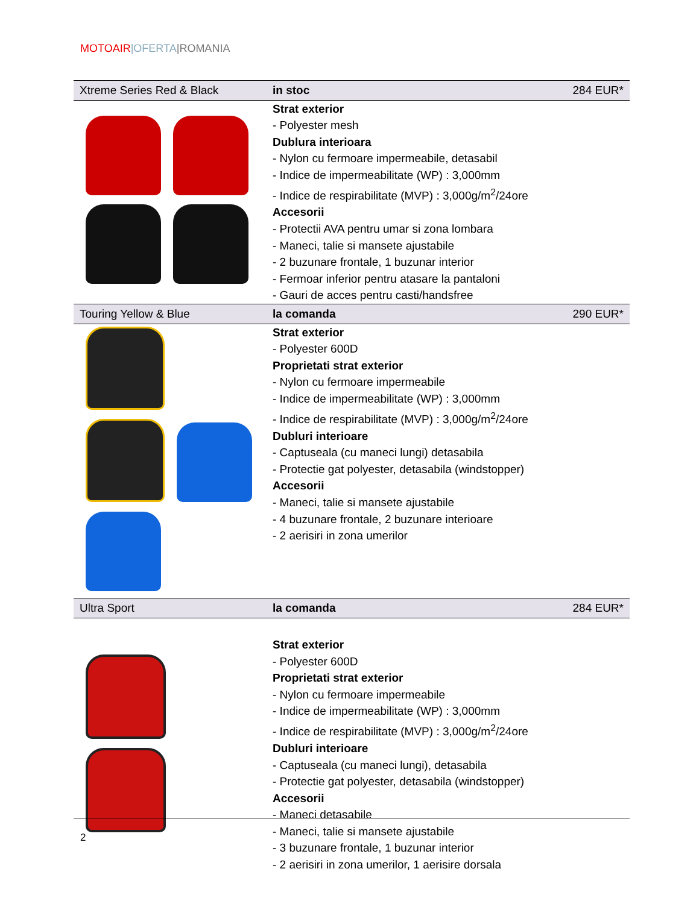MOTOAIR|OFERTA|ROMANIA
| Xtreme Series Red & Black | in stoc | 284 EUR* |
| | Strat exterior - Polyester mesh Dublura interioara - Nylon cu fermoare impermeabile, detasabil - Indice de impermeabilitate (WP) : 3,000mm - Indice de respirabilitate (MVP) : 3,000g/m<sup>2</sup>/24ore Accesorii - Protectii AVA pentru umar si zona lombara - Maneci, talie si mansete ajustabile - 2 buzunare frontale, 1 buzunar interior - Fermoar inferior pentru atasare la pantaloni - Gauri de acces pentru casti/handsfree | |
| Touring Yellow & Blue | la comanda | 290 EUR* |
| | Strat exterior - Polyester 600D Proprietati strat exterior - Nylon cu fermoare impermeabile - Indice de impermeabilitate (WP) : 3,000mm - Indice de respirabilitate (MVP) : 3,000g/m<sup>2</sup>/24ore Dubluri interioare - Captuseala (cu maneci lungi) detasabila - Protectie gat polyester, detasabila (windstopper) Accesorii - Maneci, talie si mansete ajustabile - 4 buzunare frontale, 2 buzunare interioare - 2 aerisiri in zona umerilor | |
| Ultra Sport | la comanda | 284 EUR* |
| | Strat exterior - Polyester 600D Proprietati strat exterior - Nylon cu fermoare impermeabile - Indice de impermeabilitate (WP) : 3,000mm - Indice de respirabilitate (MVP) : 3,000g/m<sup>2</sup>/24ore Dubluri interioare - Captuseala (cu maneci lungi), detasabila - Protectie gat polyester, detasabila (windstopper) Accesorii - Maneci detasabile - Maneci, talie si mansete ajustabile - 3 buzunare frontale, 1 buzunar interior - 2 aerisiri in zona umerilor, 1 aerisire dorsala | |
2